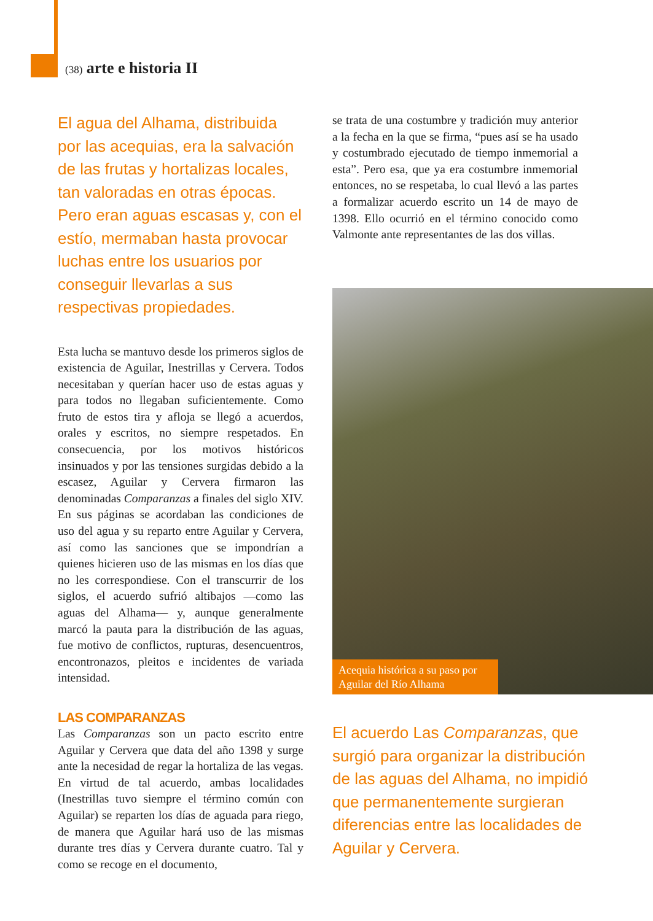(38) arte e historia II
El agua del Alhama, distribuida por las acequias, era la salvación de las frutas y hortalizas locales, tan valoradas en otras épocas. Pero eran aguas escasas y, con el estío, mermaban hasta provocar luchas entre los usuarios por conseguir llevarlas a sus respectivas propiedades.
Esta lucha se mantuvo desde los primeros siglos de existencia de Aguilar, Inestrillas y Cervera. Todos necesitaban y querían hacer uso de estas aguas y para todos no llegaban suficientemente. Como fruto de estos tira y afloja se llegó a acuerdos, orales y escritos, no siempre respetados. En consecuencia, por los motivos históricos insinuados y por las tensiones surgidas debido a la escasez, Aguilar y Cervera firmaron las denominadas Comparanzas a finales del siglo XIV. En sus páginas se acordaban las condiciones de uso del agua y su reparto entre Aguilar y Cervera, así como las sanciones que se impondrían a quienes hicieren uso de las mismas en los días que no les correspondiese. Con el transcurrir de los siglos, el acuerdo sufrió altibajos —como las aguas del Alhama— y, aunque generalmente marcó la pauta para la distribución de las aguas, fue motivo de conflictos, rupturas, desencuentros, encontronazos, pleitos e incidentes de variada intensidad.
LAS COMPARANZAS
Las Comparanzas son un pacto escrito entre Aguilar y Cervera que data del año 1398 y surge ante la necesidad de regar la hortaliza de las vegas. En virtud de tal acuerdo, ambas localidades (Inestrillas tuvo siempre el término común con Aguilar) se reparten los días de aguada para riego, de manera que Aguilar hará uso de las mismas durante tres días y Cervera durante cuatro. Tal y como se recoge en el documento,
se trata de una costumbre y tradición muy anterior a la fecha en la que se firma, “pues así se ha usado y costumbrado ejecutado de tiempo inmemorial a esta”. Pero esa, que ya era costumbre inmemorial entonces, no se respetaba, lo cual llevó a las partes a formalizar acuerdo escrito un 14 de mayo de 1398. Ello ocurrió en el término conocido como Valmonte ante representantes de las dos villas.
Acequia histórica a su paso por Aguilar del Río Alhama
El acuerdo Las Comparanzas, que surgió para organizar la distribución de las aguas del Alhama, no impidió que permanentemente surgieran diferencias entre las localidades de Aguilar y Cervera.